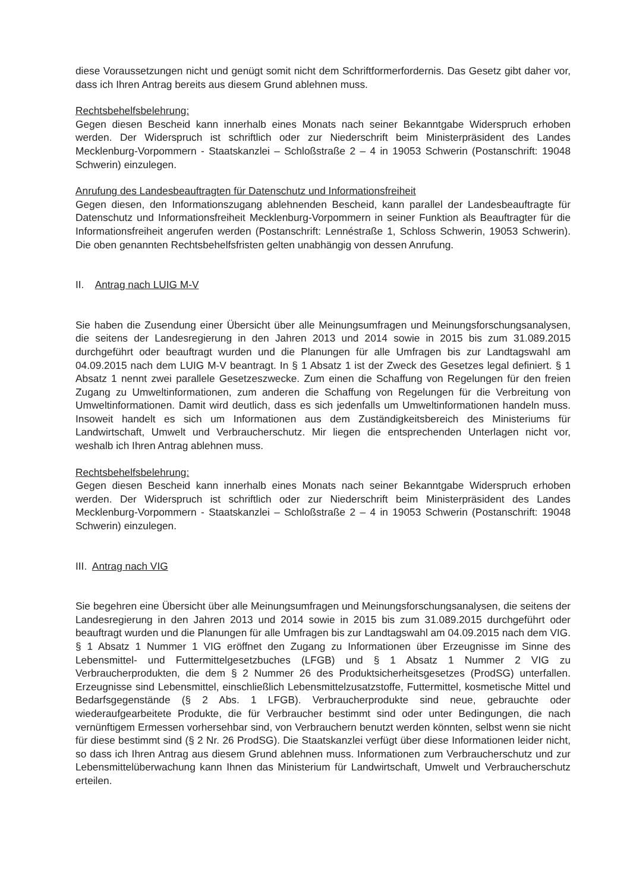diese Voraussetzungen nicht und genügt somit nicht dem Schriftformerfordernis. Das Gesetz gibt daher vor, dass ich Ihren Antrag bereits aus diesem Grund ablehnen muss.
Rechtsbehelfsbelehrung:
Gegen diesen Bescheid kann innerhalb eines Monats nach seiner Bekanntgabe Widerspruch erhoben werden. Der Widerspruch ist schriftlich oder zur Niederschrift beim Ministerpräsident des Landes Mecklenburg-Vorpommern - Staatskanzlei – Schloßstraße 2 – 4 in 19053 Schwerin (Postanschrift: 19048 Schwerin) einzulegen.
Anrufung des Landesbeauftragten für Datenschutz und Informationsfreiheit
Gegen diesen, den Informationszugang ablehnenden Bescheid, kann parallel der Landesbeauftragte für Datenschutz und Informationsfreiheit Mecklenburg-Vorpommern in seiner Funktion als Beauftragter für die Informationsfreiheit angerufen werden (Postanschrift: Lennéstraße 1, Schloss Schwerin, 19053 Schwerin). Die oben genannten Rechtsbehelfsfristen gelten unabhängig von dessen Anrufung.
II. Antrag nach LUIG M-V
Sie haben die Zusendung einer Übersicht über alle Meinungsumfragen und Meinungsforschungsanalysen, die seitens der Landesregierung in den Jahren 2013 und 2014 sowie in 2015 bis zum 31.089.2015 durchgeführt oder beauftragt wurden und die Planungen für alle Umfragen bis zur Landtagswahl am 04.09.2015 nach dem LUIG M-V beantragt. In § 1 Absatz 1 ist der Zweck des Gesetzes legal definiert. § 1 Absatz 1 nennt zwei parallele Gesetzeszwecke. Zum einen die Schaffung von Regelungen für den freien Zugang zu Umweltinformationen, zum anderen die Schaffung von Regelungen für die Verbreitung von Umweltinformationen. Damit wird deutlich, dass es sich jedenfalls um Umweltinformationen handeln muss. Insoweit handelt es sich um Informationen aus dem Zuständigkeitsbereich des Ministeriums für Landwirtschaft, Umwelt und Verbraucherschutz. Mir liegen die entsprechenden Unterlagen nicht vor, weshalb ich Ihren Antrag ablehnen muss.
Rechtsbehelfsbelehrung:
Gegen diesen Bescheid kann innerhalb eines Monats nach seiner Bekanntgabe Widerspruch erhoben werden. Der Widerspruch ist schriftlich oder zur Niederschrift beim Ministerpräsident des Landes Mecklenburg-Vorpommern - Staatskanzlei – Schloßstraße 2 – 4 in 19053 Schwerin (Postanschrift: 19048 Schwerin) einzulegen.
III. Antrag nach VIG
Sie begehren eine Übersicht über alle Meinungsumfragen und Meinungsforschungsanalysen, die seitens der Landesregierung in den Jahren 2013 und 2014 sowie in 2015 bis zum 31.089.2015 durchgeführt oder beauftragt wurden und die Planungen für alle Umfragen bis zur Landtagswahl am 04.09.2015 nach dem VIG. § 1 Absatz 1 Nummer 1 VIG eröffnet den Zugang zu Informationen über Erzeugnisse im Sinne des Lebensmittel- und Futtermittelgesetzbuches (LFGB) und § 1 Absatz 1 Nummer 2 VIG zu Verbraucherprodukten, die dem § 2 Nummer 26 des Produktsicherheitsgesetzes (ProdSG) unterfallen. Erzeugnisse sind Lebensmittel, einschließlich Lebensmittelzusatzstoffe, Futtermittel, kosmetische Mittel und Bedarfsgegenstände (§ 2 Abs. 1 LFGB). Verbraucherprodukte sind neue, gebrauchte oder wiederaufgearbeitete Produkte, die für Verbraucher bestimmt sind oder unter Bedingungen, die nach vernünftigem Ermessen vorhersehbar sind, von Verbrauchern benutzt werden könnten, selbst wenn sie nicht für diese bestimmt sind (§ 2 Nr. 26 ProdSG). Die Staatskanzlei verfügt über diese Informationen leider nicht, so dass ich Ihren Antrag aus diesem Grund ablehnen muss. Informationen zum Verbraucherschutz und zur Lebensmittelüberwachung kann Ihnen das Ministerium für Landwirtschaft, Umwelt und Verbraucherschutz erteilen.